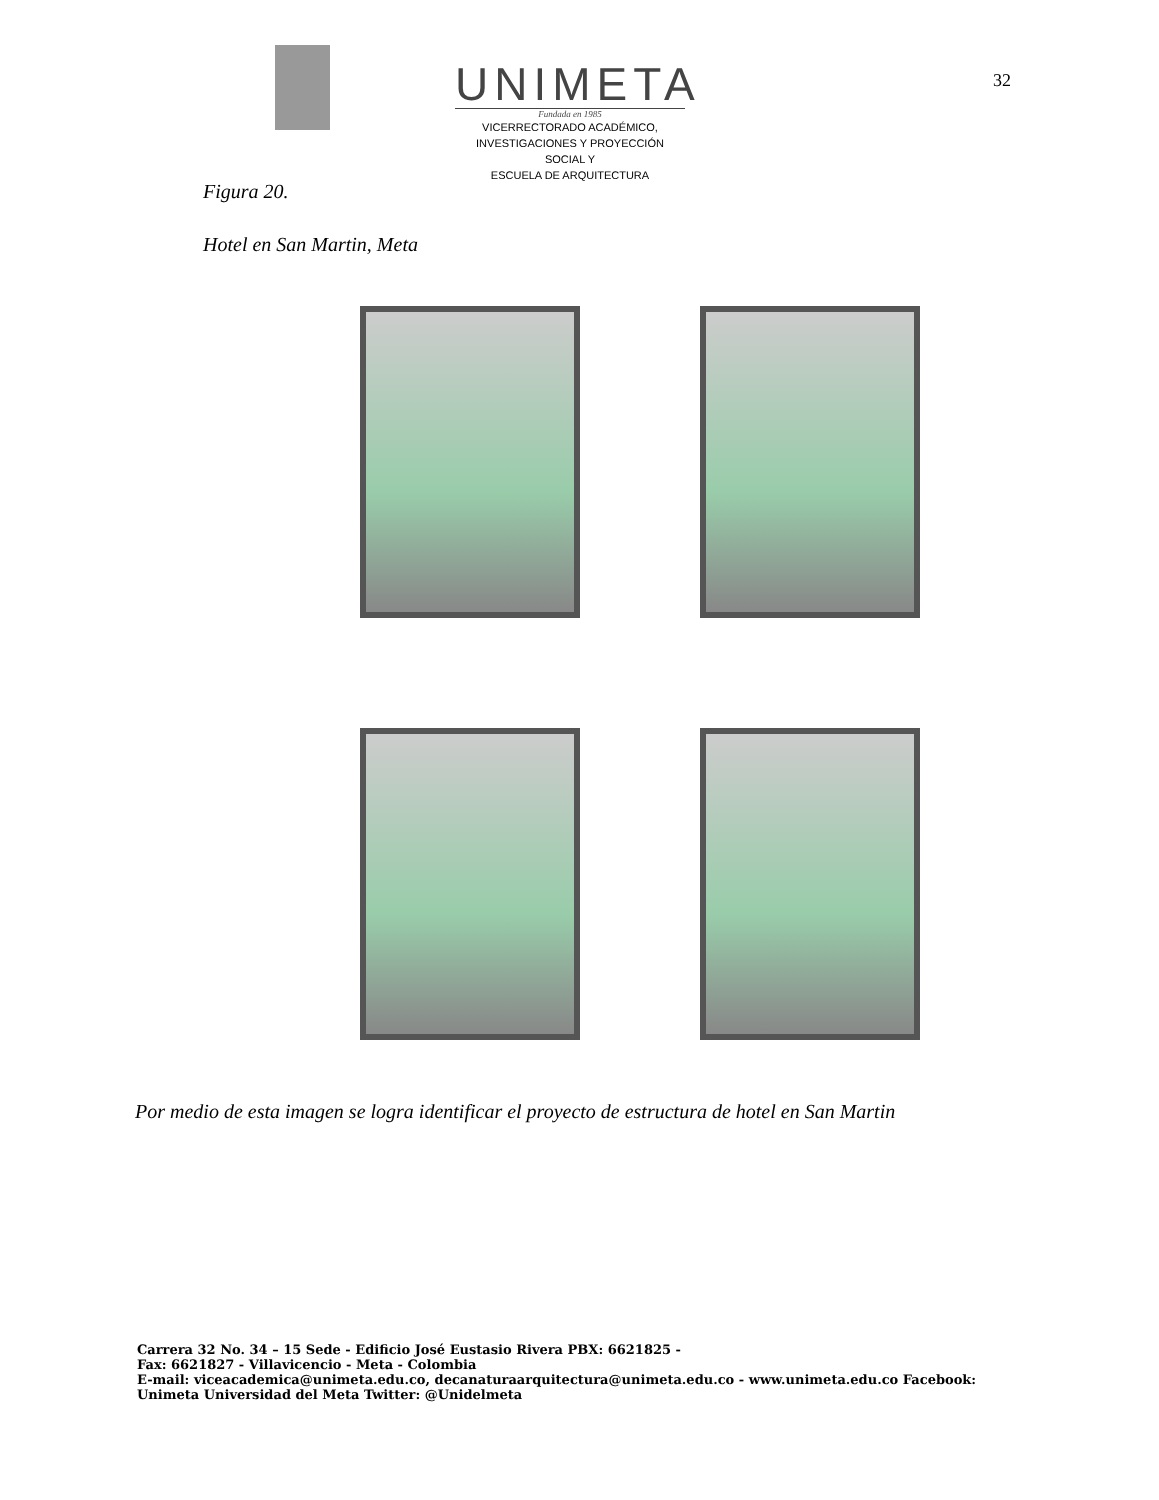UNIMETA
Fundada en 1985
VICERRECTORADO ACADÉMICO,
INVESTIGACIONES Y PROYECCIÓN SOCIAL Y
ESCUELA DE ARQUITECTURA
32
Figura 20.
Hotel en San Martin, Meta
Por medio de esta imagen se logra identificar el proyecto de estructura de hotel en San Martin
Carrera 32 No. 34 – 15 Sede - Edificio José Eustasio Rivera PBX: 6621825 -
Fax: 6621827 - Villavicencio - Meta - Colombia
E-mail: viceacademica@unimeta.edu.co, decanaturaarquitectura@unimeta.edu.co - www.unimeta.edu.co Facebook:
Unimeta Universidad del Meta Twitter: @Unidelmeta